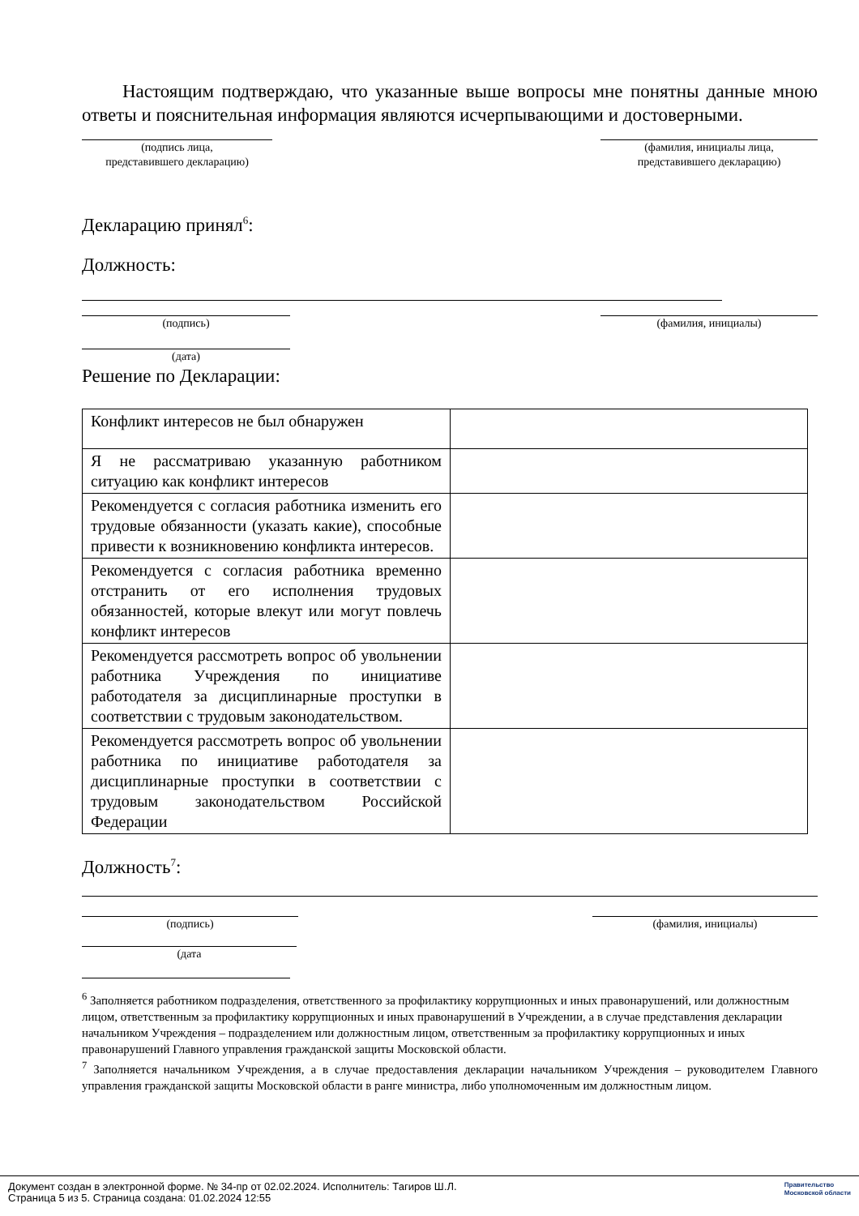Настоящим подтверждаю, что указанные выше вопросы мне понятны данные мною ответы и пояснительная информация являются исчерпывающими и достоверными.
(подпись лица,
представившего декларацию)
(фамилия, инициалы лица,
представившего декларацию)
Декларацию принял<sup>6</sup>:
Должность:
(подпись) (фамилия, инициалы)
(дата)
Решение по Декларации:
| Конфликт интересов не был обнаружен | |
| Я не рассматриваю указанную работником ситуацию как конфликт интересов | |
| Рекомендуется с согласия работника изменить его трудовые обязанности (указать какие), способные привести к возникновению конфликта интересов. | |
| Рекомендуется с согласия работника временно отстранить от его исполнения трудовых обязанностей, которые влекут или могут повлечь конфликт интересов | |
| Рекомендуется рассмотреть вопрос об увольнении работника Учреждения по инициативе работодателя за дисциплинарные проступки в соответствии с трудовым законодательством. | |
| Рекомендуется рассмотреть вопрос об увольнении работника по инициативе работодателя за дисциплинарные проступки в соответствии с трудовым законодательством Российской Федерации | |
Должность<sup>7</sup>:
(подпись) (фамилия, инициалы)
(дата
<sup>6</sup> Заполняется работником подразделения, ответственного за профилактику коррупционных и иных правонарушений, или должностным лицом, ответственным за профилактику коррупционных и иных правонарушений в Учреждении, а в случае представления декларации начальником Учреждения – подразделением или должностным лицом, ответственным за профилактику коррупционных и иных правонарушений Главного управления гражданской защиты Московской области.
<sup>7</sup> Заполняется начальником Учреждения, а в случае предоставления декларации начальником Учреждения – руководителем Главного управления гражданской защиты Московской области в ранге министра, либо уполномоченным им должностным лицом.
Документ создан в электронной форме. № 34-пр от 02.02.2024. Исполнитель: Тагиров Ш.Л.
Страница 5 из 5. Страница создана: 01.02.2024 12:55
Правительство
Московской области